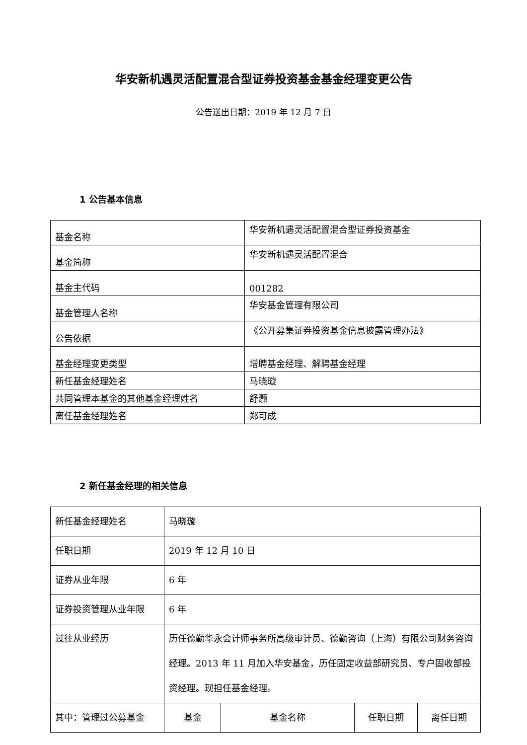华安新机遇灵活配置混合型证券投资基金基金经理变更公告
公告送出日期：2019 年 12 月 7 日
1 公告基本信息
| 基金名称 | 华安新机遇灵活配置混合型证券投资基金 |
| 基金简称 | 华安新机遇灵活配置混合 |
| 基金主代码 | 001282 |
| 基金管理人名称 | 华安基金管理有限公司 |
| 公告依据 | 《公开募集证券投资基金信息披露管理办法》 |
| 基金经理变更类型 | 增聘基金经理、解聘基金经理 |
| 新任基金经理姓名 | 马晓璇 |
| 共同管理本基金的其他基金经理姓名 | 舒灏 |
| 离任基金经理姓名 | 郑可成 |
2 新任基金经理的相关信息
| 新任基金经理姓名 | 马晓璇 | | | |
| 任职日期 | 2019 年 12 月 10 日 | | | |
| 证券从业年限 | 6 年 | | | |
| 证券投资管理从业年限 | 6 年 | | | |
| 过往从业经历 | 历任德勤华永会计师事务所高级审计员、德勤咨询（上海）有限公司财务咨询经理。2013 年 11 月加入华安基金，历任固定收益部研究员、专户固收部投资经理。现担任基金经理。 | | | |
| 其中：管理过公募基金 | 基金 | 基金名称 | 任职日期 | 离任日期 |